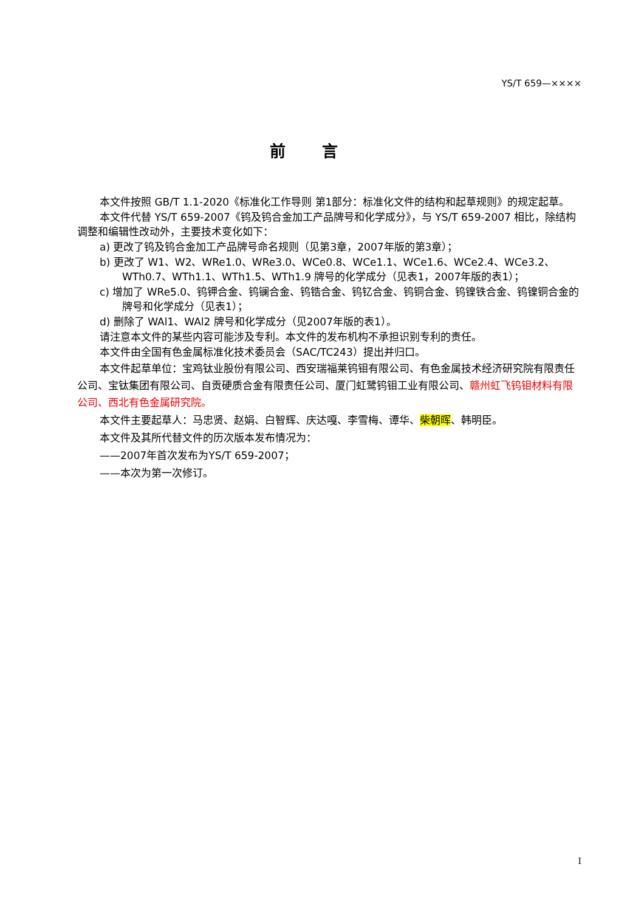YS/T 659—××××
前言
本文件按照 GB/T 1.1-2020《标准化工作导则 第1部分：标准化文件的结构和起草规则》的规定起草。
本文件代替 YS/T 659-2007《钨及钨合金加工产品牌号和化学成分》，与 YS/T 659-2007 相比，除结构调整和编辑性改动外，主要技术变化如下：
a) 更改了钨及钨合金加工产品牌号命名规则（见第3章，2007年版的第3章）；
b) 更改了 W1、W2、WRe1.0、WRe3.0、WCe0.8、WCe1.1、WCe1.6、WCe2.4、WCe3.2、WTh0.7、WTh1.1、WTh1.5、WTh1.9 牌号的化学成分（见表1，2007年版的表1）；
c) 增加了 WRe5.0、钨钾合金、钨镧合金、钨锆合金、钨钇合金、钨铜合金、钨镍铁合金、钨镍铜合金的牌号和化学成分（见表1）；
d) 删除了 WAl1、WAl2 牌号和化学成分（见2007年版的表1）。
请注意本文件的某些内容可能涉及专利。本文件的发布机构不承担识别专利的责任。
本文件由全国有色金属标准化技术委员会（SAC/TC243）提出并归口。
本文件起草单位：宝鸡钛业股份有限公司、西安瑞福莱钨钼有限公司、有色金属技术经济研究院有限责任公司、宝钛集团有限公司、自贡硬质合金有限责任公司、厦门虹鹭钨钼工业有限公司、赣州虹飞钨钼材料有限公司、西北有色金属研究院。
本文件主要起草人：马忠贤、赵娟、白智辉、庆达嘎、李雪梅、谭华、柴朝晖、韩明臣。
本文件及其所代替文件的历次版本发布情况为：
——2007年首次发布为YS/T 659-2007；
——本次为第一次修订。
I